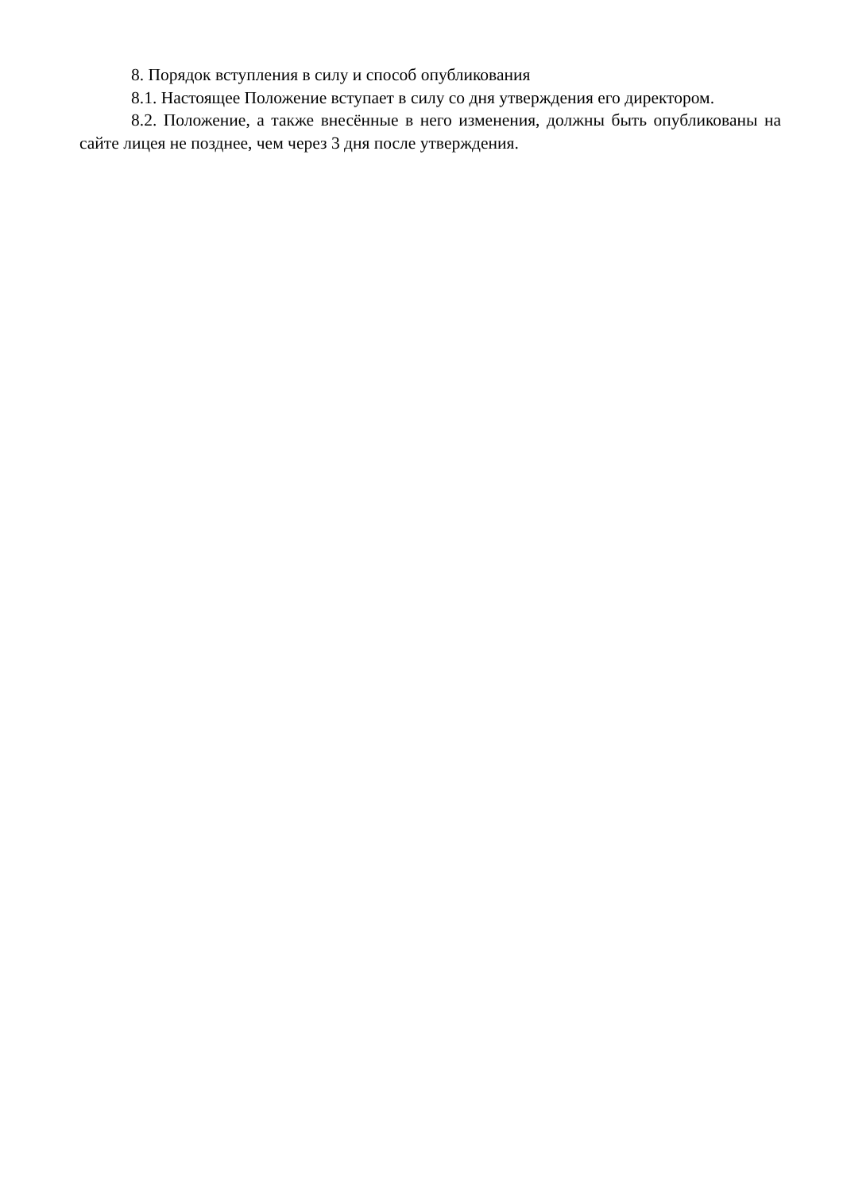8. Порядок вступления в силу и способ опубликования
8.1. Настоящее Положение вступает в силу со дня утверждения его директором.
8.2. Положение, а также внесённые в него изменения, должны быть опубликованы на сайте лицея не позднее, чем через 3 дня после утверждения.